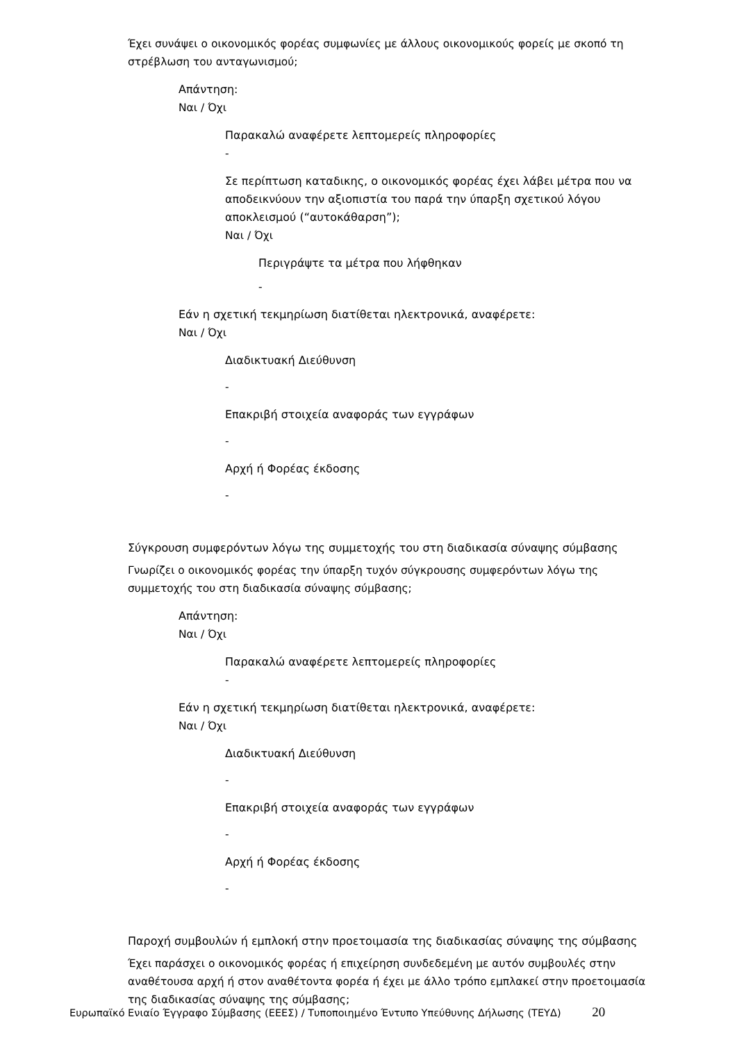Έχει συνάψει ο οικονομικός φορέας συμφωνίες με άλλους οικονομικούς φορείς με σκοπό τη στρέβλωση του ανταγωνισμού;
Απάντηση:
Ναι / Όχι
Παρακαλώ αναφέρετε λεπτομερείς πληροφορίες
-
Σε περίπτωση καταδικης, ο οικονομικός φορέας έχει λάβει μέτρα που να αποδεικνύουν την αξιοπιστία του παρά την ύπαρξη σχετικού λόγου αποκλεισμού (“αυτοκάθαρση”);
Ναι / Όχι
Περιγράψτε τα μέτρα που λήφθηκαν
-
Εάν η σχετική τεκμηρίωση διατίθεται ηλεκτρονικά, αναφέρετε:
Ναι / Όχι
Διαδικτυακή Διεύθυνση
-
Επακριβή στοιχεία αναφοράς των εγγράφων
-
Αρχή ή Φορέας έκδοσης
-
Σύγκρουση συμφερόντων λόγω της συμμετοχής του στη διαδικασία σύναψης σύμβασης
Γνωρίζει ο οικονομικός φορέας την ύπαρξη τυχόν σύγκρουσης συμφερόντων λόγω της συμμετοχής του στη διαδικασία σύναψης σύμβασης;
Απάντηση:
Ναι / Όχι
Παρακαλώ αναφέρετε λεπτομερείς πληροφορίες
-
Εάν η σχετική τεκμηρίωση διατίθεται ηλεκτρονικά, αναφέρετε:
Ναι / Όχι
Διαδικτυακή Διεύθυνση
-
Επακριβή στοιχεία αναφοράς των εγγράφων
-
Αρχή ή Φορέας έκδοσης
-
Παροχή συμβουλών ή εμπλοκή στην προετοιμασία της διαδικασίας σύναψης της σύμβασης
Έχει παράσχει ο οικονομικός φορέας ή επιχείρηση συνδεδεμένη με αυτόν συμβουλές στην αναθέτουσα αρχή ή στον αναθέτοντα φορέα ή έχει με άλλο τρόπο εμπλακεί στην προετοιμασία της διαδικασίας σύναψης της σύμβασης;
Ευρωπαϊκό Ενιαίο Έγγραφο Σύμβασης (ΕΕΕΣ) / Τυποποιημένο Έντυπο Υπεύθυνης Δήλωσης (ΤΕΥΔ) 20